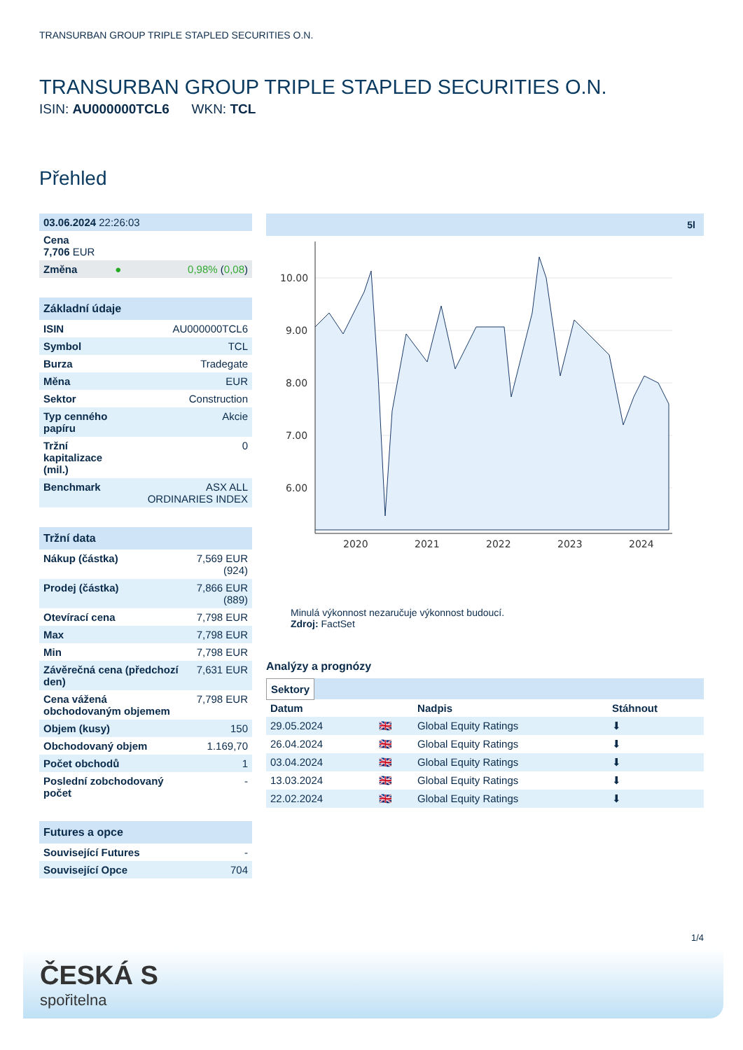TRANSURBAN GROUP TRIPLE STAPLED SECURITIES O.N.
TRANSURBAN GROUP TRIPLE STAPLED SECURITIES O.N.
ISIN: AU000000TCL6 WKN: TCL
Přehled
| 03.06.2024 22:26:03 | | |
| Cena 7,706 EUR | | |
| Změna | ● | 0,98% ( 0,08 ) |
| Základní údaje | |
| --- | --- |
| ISIN | AU000000TCL6 |
| Symbol | TCL |
| Burza | Tradegate |
| Měna | EUR |
| Sektor | Construction |
| Typ cenného papíru | Akcie |
| Tržní kapitalizace (mil.) | 0 |
| Benchmark | ASX ALL ORDINARIES INDEX |
| Tržní data | |
| --- | --- |
| Nákup (částka) | 7,569 EUR (924) |
| Prodej (částka) | 7,866 EUR (889) |
| Otevírací cena | 7,798 EUR |
| Max | 7,798 EUR |
| Min | 7,798 EUR |
| Závěrečná cena (předchozí den) | 7,631 EUR |
| Cena vážená obchodovaným objemem | 7,798 EUR |
| Objem (kusy) | 150 |
| Obchodovaný objem | 1.169,70 |
| Počet obchodů | 1 |
| Poslední zobchodovaný počet | - |
| Futures a opce | |
| --- | --- |
| Související Futures | - |
| Související Opce | 704 |
5l
10.00
9.00
8.00
7.00
6.00
2020
2021
2022
2023
2024
Minulá výkonnost nezaručuje výkonnost budoucí.
Zdroj: FactSet
Analýzy a prognózy
Sektory
| Datum | | Nadpis | Stáhnout |
| --- | --- | --- | --- |
| 29.05.2024 | 🇬🇧 | Global Equity Ratings | ⬇ |
| 26.04.2024 | 🇬🇧 | Global Equity Ratings | ⬇ |
| 03.04.2024 | 🇬🇧 | Global Equity Ratings | ⬇ |
| 13.03.2024 | 🇬🇧 | Global Equity Ratings | ⬇ |
| 22.02.2024 | 🇬🇧 | Global Equity Ratings | ⬇ |
1/4
ČESKÁ S
spořitelna